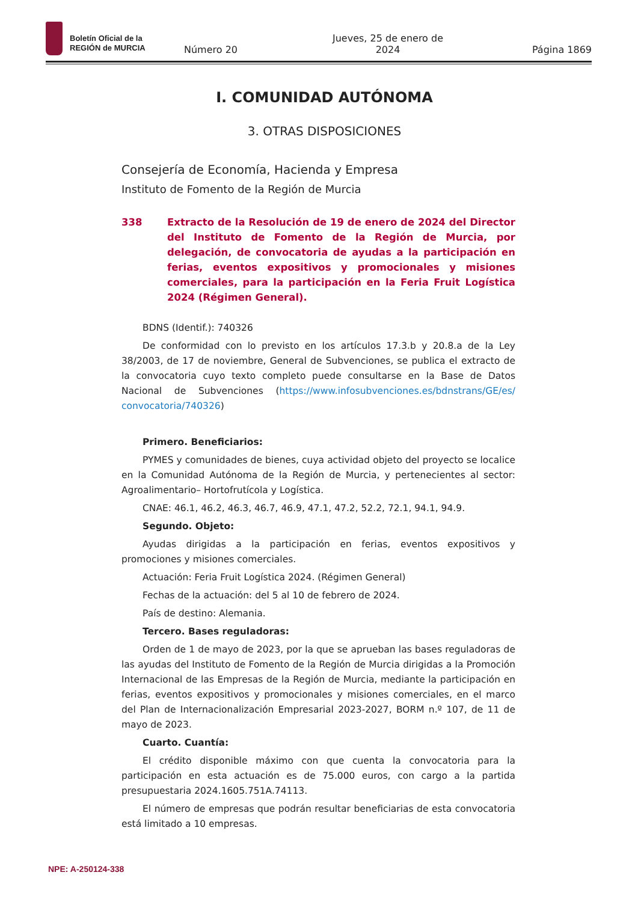Boletín Oficial de la
REGIÓN de MURCIA
Número 20 Jueves, 25 de enero de 2024 Página 1869
I. COMUNIDAD AUTÓNOMA
3. OTRAS DISPOSICIONES
Consejería de Economía, Hacienda y Empresa
Instituto de Fomento de la Región de Murcia
338 Extracto de la Resolución de 19 de enero de 2024 del Director del Instituto de Fomento de la Región de Murcia, por delegación, de convocatoria de ayudas a la participación en ferias, eventos expositivos y promocionales y misiones comerciales, para la participación en la Feria Fruit Logística 2024 (Régimen General).
BDNS (Identif.): 740326
De conformidad con lo previsto en los artículos 17.3.b y 20.8.a de la Ley 38/2003, de 17 de noviembre, General de Subvenciones, se publica el extracto de la convocatoria cuyo texto completo puede consultarse en la Base de Datos Nacional de Subvenciones (https://www.infosubvenciones.es/bdnstrans/GE/es/ convocatoria/740326)
Primero. Beneficiarios:
PYMES y comunidades de bienes, cuya actividad objeto del proyecto se localice en la Comunidad Autónoma de la Región de Murcia, y pertenecientes al sector: Agroalimentario– Hortofrutícola y Logística.
CNAE: 46.1, 46.2, 46.3, 46.7, 46.9, 47.1, 47.2, 52.2, 72.1, 94.1, 94.9.
Segundo. Objeto:
Ayudas dirigidas a la participación en ferias, eventos expositivos y promociones y misiones comerciales.
Actuación: Feria Fruit Logística 2024. (Régimen General)
Fechas de la actuación: del 5 al 10 de febrero de 2024.
País de destino: Alemania.
Tercero. Bases reguladoras:
Orden de 1 de mayo de 2023, por la que se aprueban las bases reguladoras de las ayudas del Instituto de Fomento de la Región de Murcia dirigidas a la Promoción Internacional de las Empresas de la Región de Murcia, mediante la participación en ferias, eventos expositivos y promocionales y misiones comerciales, en el marco del Plan de Internacionalización Empresarial 2023-2027, BORM n.º 107, de 11 de mayo de 2023.
Cuarto. Cuantía:
El crédito disponible máximo con que cuenta la convocatoria para la participación en esta actuación es de 75.000 euros, con cargo a la partida presupuestaria 2024.1605.751A.74113.
El número de empresas que podrán resultar beneficiarias de esta convocatoria está limitado a 10 empresas.
NPE: A-250124-338